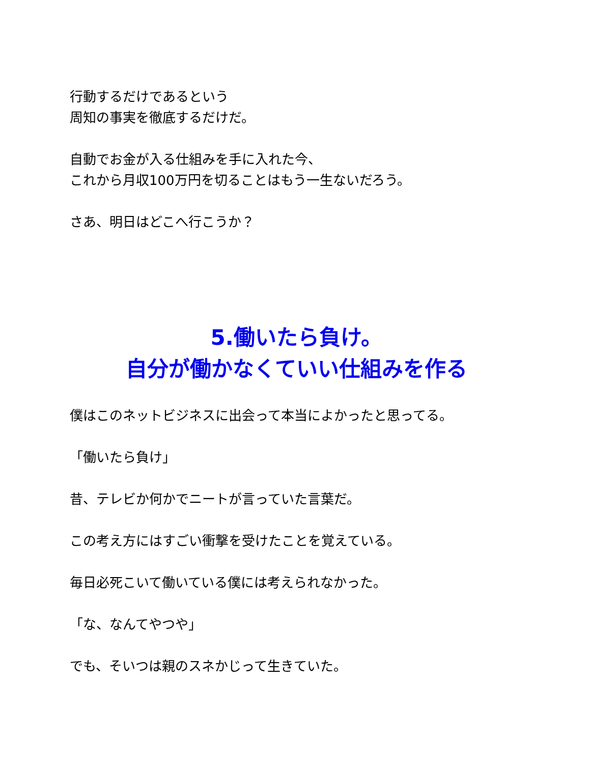行動するだけであるという
周知の事実を徹底するだけだ。
自動でお金が入る仕組みを手に入れた今、
これから月収100万円を切ることはもう一生ないだろう。
さあ、明日はどこへ行こうか？
5.働いたら負け。
自分が働かなくていい仕組みを作る
僕はこのネットビジネスに出会って本当によかったと思ってる。
「働いたら負け」
昔、テレビか何かでニートが言っていた言葉だ。
この考え方にはすごい衝撃を受けたことを覚えている。
毎日必死こいて働いている僕には考えられなかった。
「な、なんてやつや」
でも、そいつは親のスネかじって生きていた。